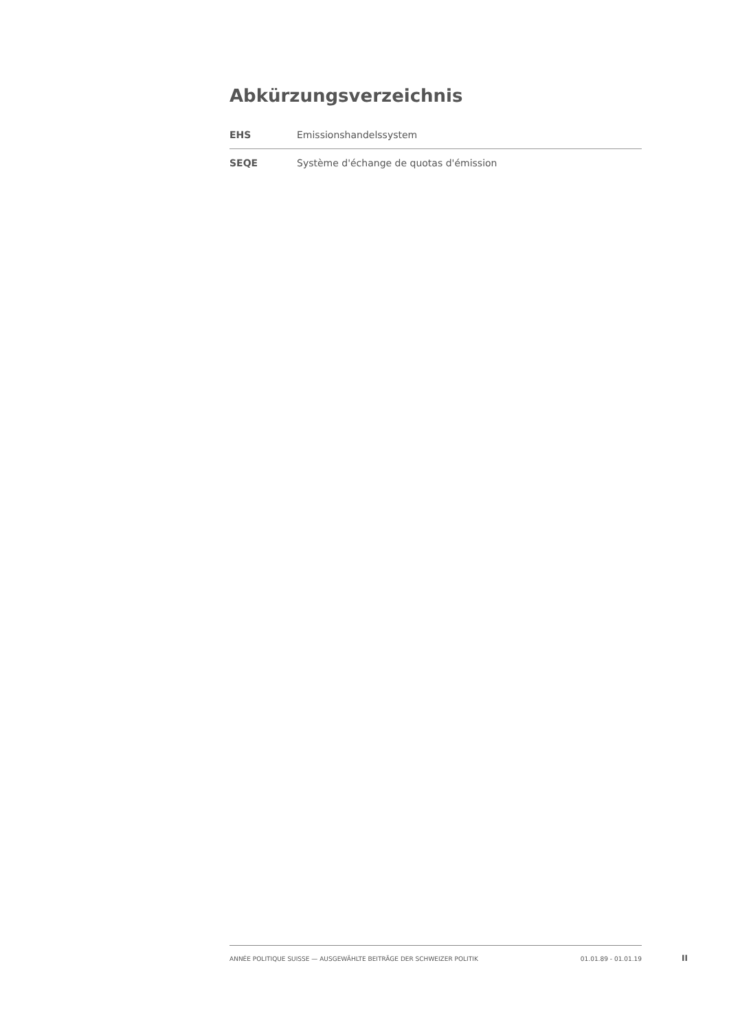Abkürzungsverzeichnis
| EHS | Emissionshandelssystem |
| SEQE | Système d'échange de quotas d'émission |
ANNÉE POLITIQUE SUISSE — AUSGEWÄHLTE BEITRÄGE DER SCHWEIZER POLITIK 01.01.89 - 01.01.19
II